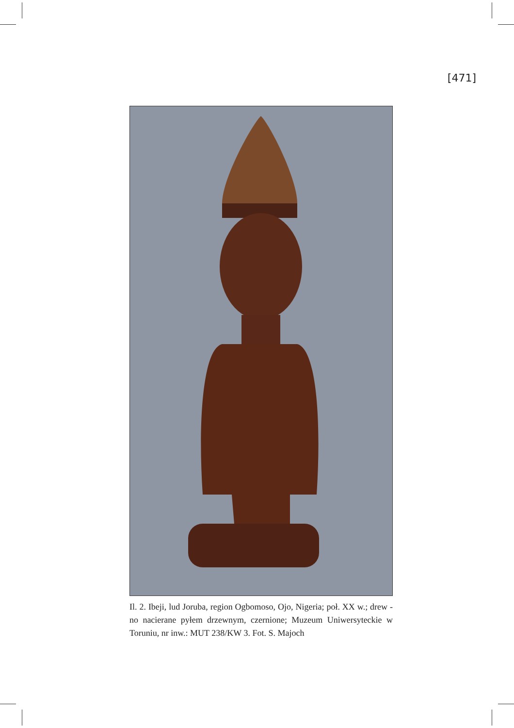[471]
Il. 2. Ibeji, lud Joruba, region Ogbomoso, Ojo, Nigeria; poł. XX w.; drew -no nacierane pyłem drzewnym, czernione; Muzeum Uniwersyteckie w Toruniu, nr inw.: MUT 238/KW 3. Fot. S. Majoch